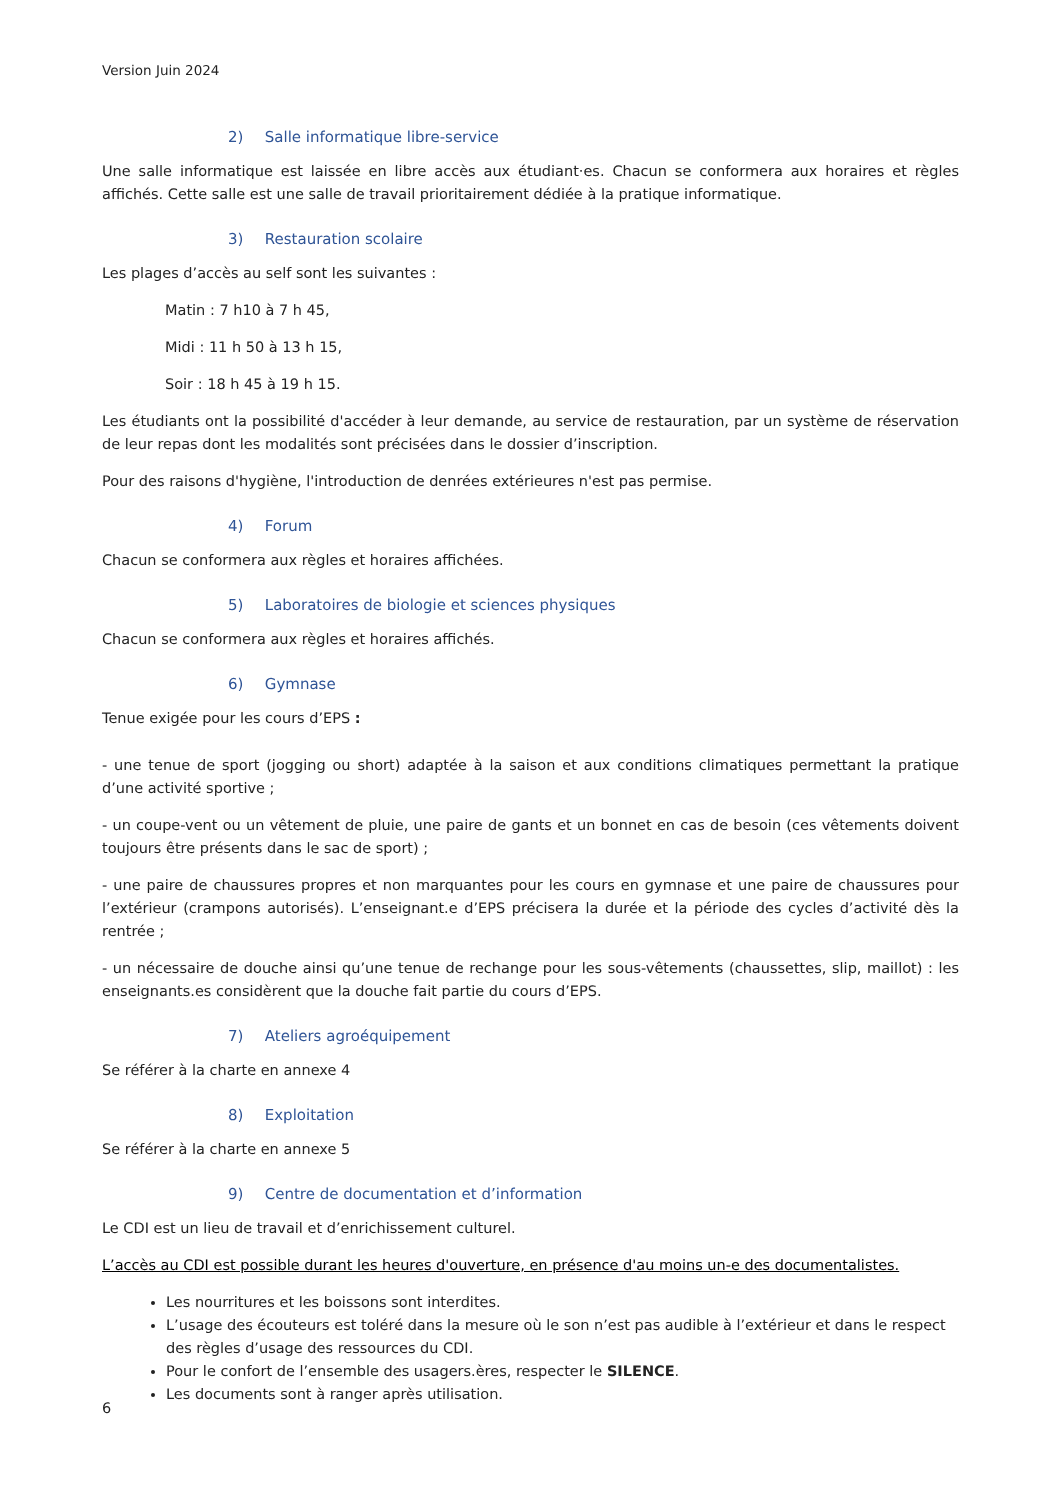Version Juin 2024
2) Salle informatique libre-service
Une salle informatique est laissée en libre accès aux étudiant·es. Chacun se conformera aux horaires et règles affichés. Cette salle est une salle de travail prioritairement dédiée à la pratique informatique.
3) Restauration scolaire
Les plages d’accès au self sont les suivantes :
Matin : 7 h10 à 7 h 45,
Midi : 11 h 50 à 13 h 15,
Soir : 18 h 45 à 19 h 15.
Les étudiants ont la possibilité d'accéder à leur demande, au service de restauration, par un système de réservation de leur repas dont les modalités sont précisées dans le dossier d’inscription.
Pour des raisons d'hygiène, l'introduction de denrées extérieures n'est pas permise.
4) Forum
Chacun se conformera aux règles et horaires affichées.
5) Laboratoires de biologie et sciences physiques
Chacun se conformera aux règles et horaires affichés.
6) Gymnase
Tenue exigée pour les cours d’EPS :
- une tenue de sport (jogging ou short) adaptée à la saison et aux conditions climatiques permettant la pratique d’une activité sportive ;
- un coupe-vent ou un vêtement de pluie, une paire de gants et un bonnet en cas de besoin (ces vêtements doivent toujours être présents dans le sac de sport) ;
- une paire de chaussures propres et non marquantes pour les cours en gymnase et une paire de chaussures pour l’extérieur (crampons autorisés). L’enseignant.e d’EPS précisera la durée et la période des cycles d’activité dès la rentrée ;
- un nécessaire de douche ainsi qu’une tenue de rechange pour les sous-vêtements (chaussettes, slip, maillot) : les enseignants.es considèrent que la douche fait partie du cours d’EPS.
7) Ateliers agroéquipement
Se référer à la charte en annexe 4
8) Exploitation
Se référer à la charte en annexe 5
9) Centre de documentation et d’information
Le CDI est un lieu de travail et d’enrichissement culturel.
L’accès au CDI est possible durant les heures d'ouverture, en présence d'au moins un-e des documentalistes.
Les nourritures et les boissons sont interdites.
L’usage des écouteurs est toléré dans la mesure où le son n’est pas audible à l’extérieur et dans le respect des règles d’usage des ressources du CDI.
Pour le confort de l’ensemble des usagers.ères, respecter le SILENCE.
Les documents sont à ranger après utilisation.
6